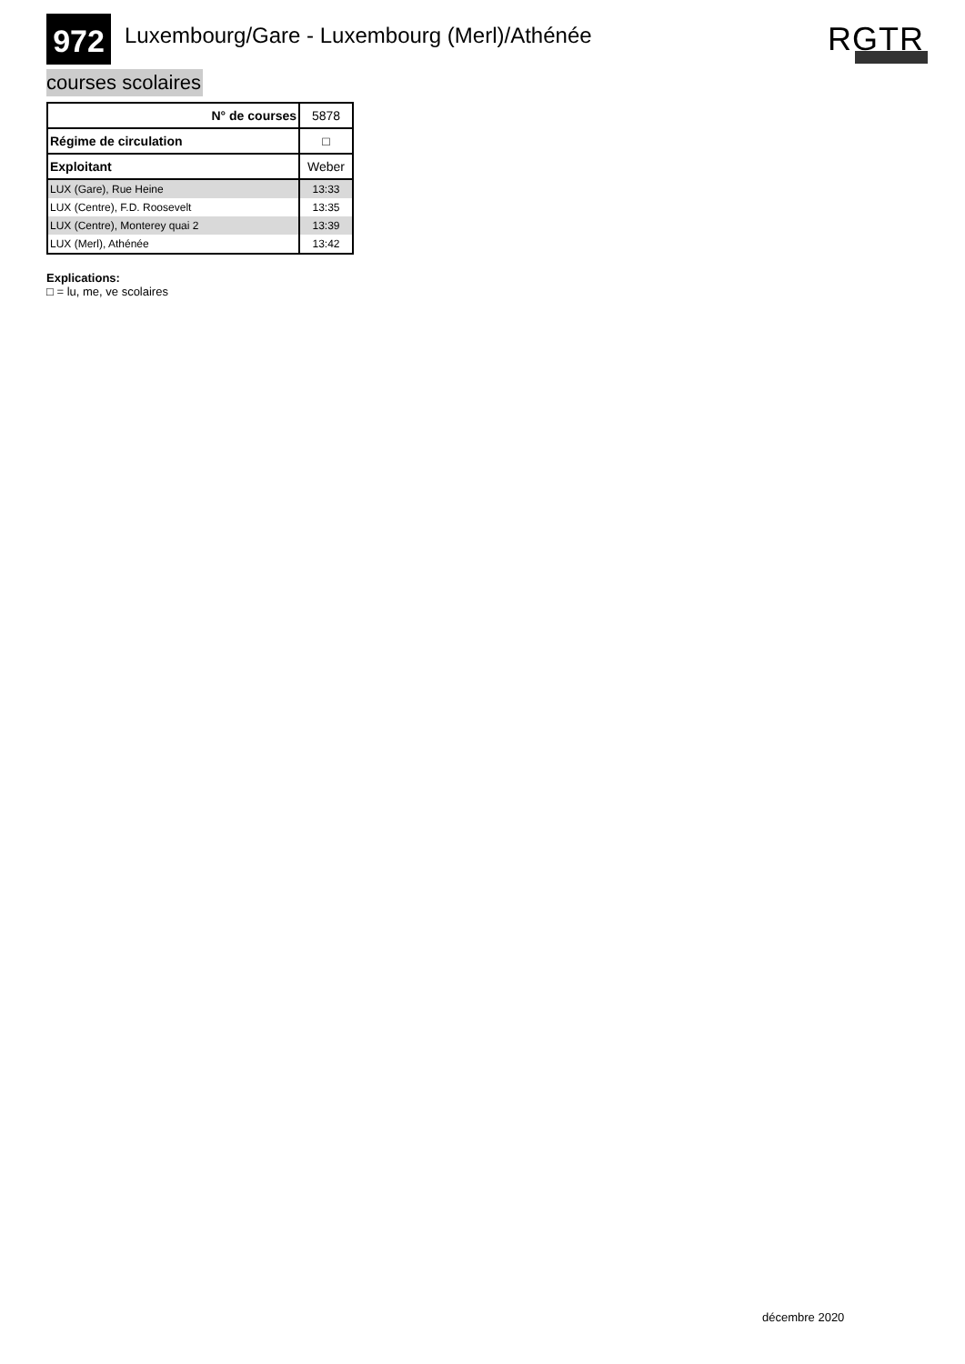972
Luxembourg/Gare - Luxembourg (Merl)/Athénée
RGTR
courses scolaires
| N° de courses | 5878 |
| Régime de circulation | □ |
| Exploitant | Weber |
| LUX (Gare), Rue Heine | 13:33 |
| LUX (Centre), F.D. Roosevelt | 13:35 |
| LUX (Centre), Monterey quai 2 | 13:39 |
| LUX (Merl), Athénée | 13:42 |
Explications:
□ = lu, me, ve scolaires
décembre 2020